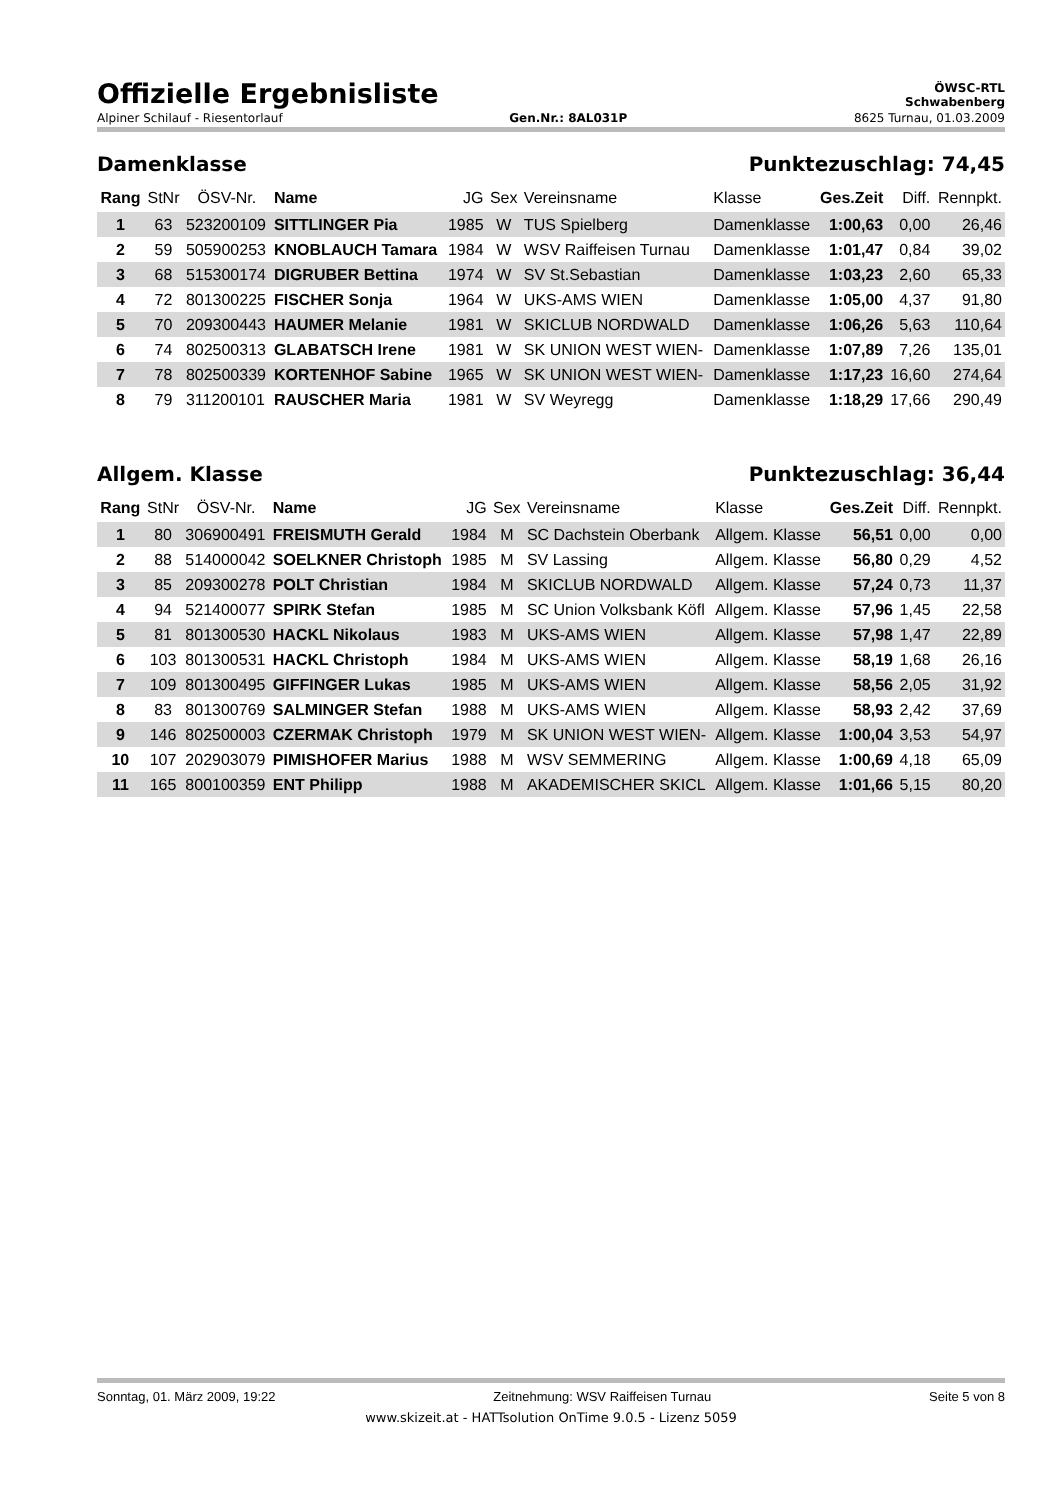Offizielle Ergebnisliste
ÖWSC-RTL
Schwabenberg
Alpiner Schilauf - Riesentorlauf Gen.Nr.: 8AL031P 8625 Turnau, 01.03.2009
Damenklasse Punktezuschlag: 74,45
| Rang | StNr | ÖSV-Nr. | Name | JG | Sex | Vereinsname | Klasse | Ges.Zeit | Diff. | Rennpkt. |
| --- | --- | --- | --- | --- | --- | --- | --- | --- | --- | --- |
| 1 | 63 | 523200109 | SITTLINGER Pia | 1985 | W | TUS Spielberg | Damenklasse | 1:00,63 | 0,00 | 26,46 |
| 2 | 59 | 505900253 | KNOBLAUCH Tamara | 1984 | W | WSV Raiffeisen Turnau | Damenklasse | 1:01,47 | 0,84 | 39,02 |
| 3 | 68 | 515300174 | DIGRUBER Bettina | 1974 | W | SV St.Sebastian | Damenklasse | 1:03,23 | 2,60 | 65,33 |
| 4 | 72 | 801300225 | FISCHER Sonja | 1964 | W | UKS-AMS WIEN | Damenklasse | 1:05,00 | 4,37 | 91,80 |
| 5 | 70 | 209300443 | HAUMER Melanie | 1981 | W | SKICLUB NORDWALD | Damenklasse | 1:06,26 | 5,63 | 110,64 |
| 6 | 74 | 802500313 | GLABATSCH Irene | 1981 | W | SK UNION WEST WIEN- | Damenklasse | 1:07,89 | 7,26 | 135,01 |
| 7 | 78 | 802500339 | KORTENHOF Sabine | 1965 | W | SK UNION WEST WIEN- | Damenklasse | 1:17,23 | 16,60 | 274,64 |
| 8 | 79 | 311200101 | RAUSCHER Maria | 1981 | W | SV Weyregg | Damenklasse | 1:18,29 | 17,66 | 290,49 |
Allgem. Klasse Punktezuschlag: 36,44
| Rang | StNr | ÖSV-Nr. | Name | JG | Sex | Vereinsname | Klasse | Ges.Zeit | Diff. | Rennpkt. |
| --- | --- | --- | --- | --- | --- | --- | --- | --- | --- | --- |
| 1 | 80 | 306900491 | FREISMUTH Gerald | 1984 | M | SC Dachstein Oberbank | Allgem. Klasse | 56,51 | 0,00 | 0,00 |
| 2 | 88 | 514000042 | SOELKNER Christoph | 1985 | M | SV Lassing | Allgem. Klasse | 56,80 | 0,29 | 4,52 |
| 3 | 85 | 209300278 | POLT Christian | 1984 | M | SKICLUB NORDWALD | Allgem. Klasse | 57,24 | 0,73 | 11,37 |
| 4 | 94 | 521400077 | SPIRK Stefan | 1985 | M | SC Union Volksbank Köfl | Allgem. Klasse | 57,96 | 1,45 | 22,58 |
| 5 | 81 | 801300530 | HACKL Nikolaus | 1983 | M | UKS-AMS WIEN | Allgem. Klasse | 57,98 | 1,47 | 22,89 |
| 6 | 103 | 801300531 | HACKL Christoph | 1984 | M | UKS-AMS WIEN | Allgem. Klasse | 58,19 | 1,68 | 26,16 |
| 7 | 109 | 801300495 | GIFFINGER Lukas | 1985 | M | UKS-AMS WIEN | Allgem. Klasse | 58,56 | 2,05 | 31,92 |
| 8 | 83 | 801300769 | SALMINGER Stefan | 1988 | M | UKS-AMS WIEN | Allgem. Klasse | 58,93 | 2,42 | 37,69 |
| 9 | 146 | 802500003 | CZERMAK Christoph | 1979 | M | SK UNION WEST WIEN- | Allgem. Klasse | 1:00,04 | 3,53 | 54,97 |
| 10 | 107 | 202903079 | PIMISHOFER Marius | 1988 | M | WSV SEMMERING | Allgem. Klasse | 1:00,69 | 4,18 | 65,09 |
| 11 | 165 | 800100359 | ENT Philipp | 1988 | M | AKADEMISCHER SKICL | Allgem. Klasse | 1:01,66 | 5,15 | 80,20 |
Sonntag, 01. März 2009, 19:22 Zeitnehmung: WSV Raiffeisen Turnau Seite 5 von 8
www.skizeit.at - HATTsolution OnTime 9.0.5 - Lizenz 5059